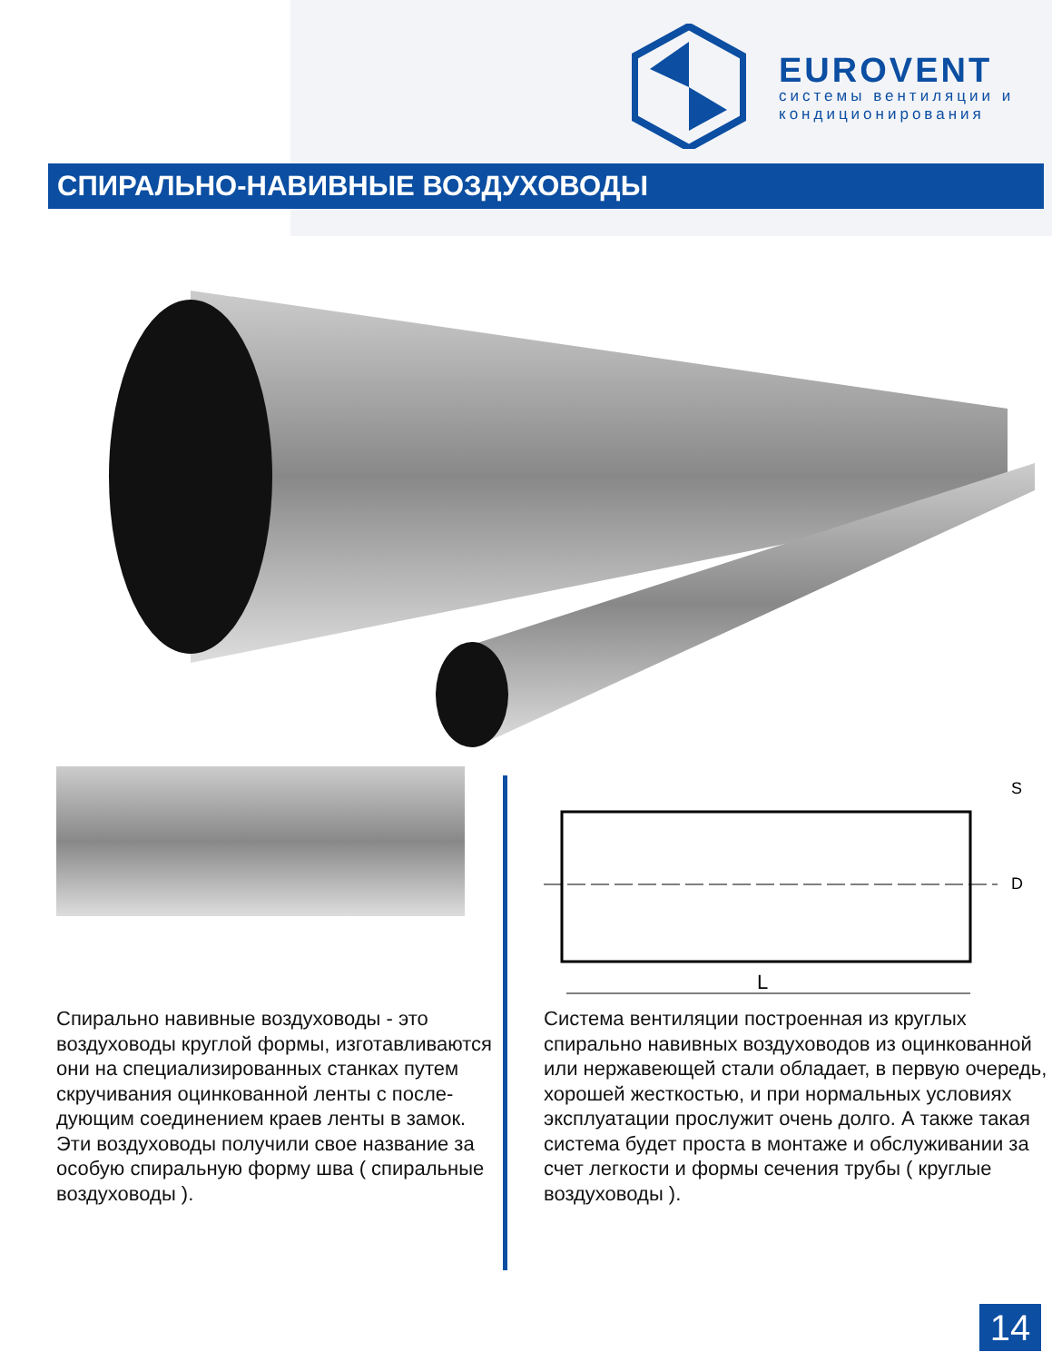EUROVENT
системы вентиляции и
кондиционирования
СПИРАЛЬНО-НАВИВНЫЕ ВОЗДУХОВОДЫ
Спирально навивные воздуховоды - это воздуховоды круглой формы, изготавливаются они на специа­лизированных станках путем скручи­вания оцинкованной ленты с после­дующим соединением краев ленты в замок. Эти воздуховоды получили свое название за особую спиральную форму шва ( спиральные воздуховоды ).
L
D
S
Система вентиляции построенная из круглых спирально навивных воздуховодов из оцинкованной или нержавеющей стали обладает, в первую очередь, хорошей жест­костью, и при нормальных условиях эксплуатации прослужит очень долго. А также такая система будет проста в монтаже и обслуживании за счет легкости и формы сечения трубы ( круглые воздуховоды ).
14